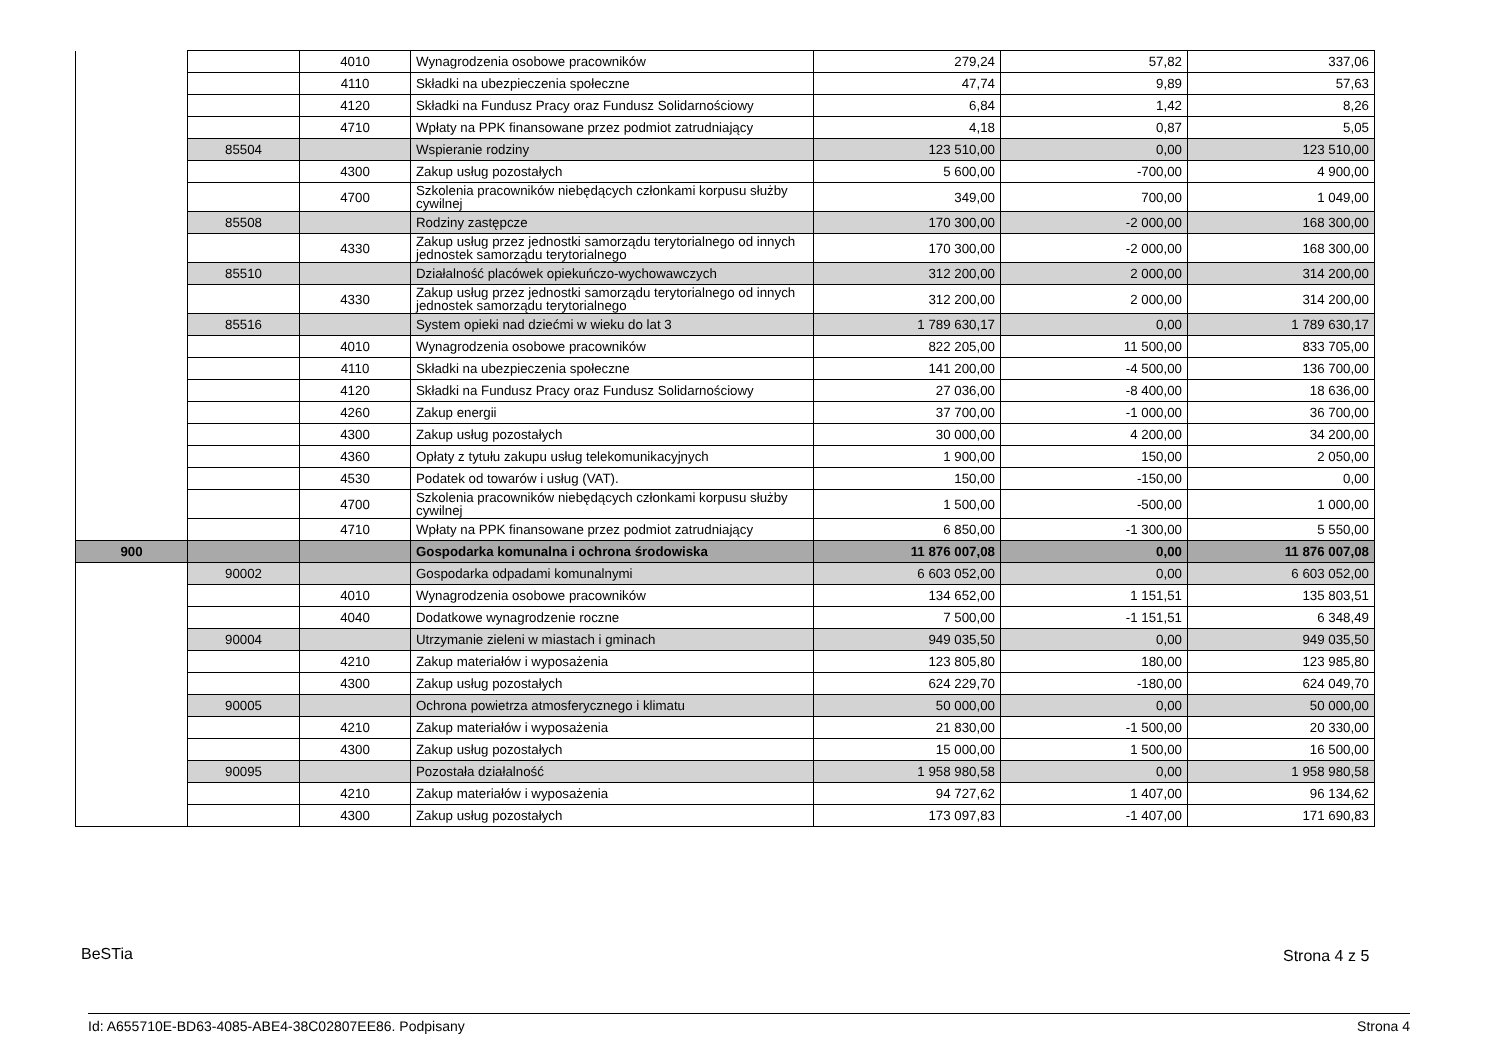| | | 4010 | Wynagrodzenia osobowe pracowników | 279,24 | 57,82 | 337,06 |
| | | 4110 | Składki na ubezpieczenia społeczne | 47,74 | 9,89 | 57,63 |
| | | 4120 | Składki na Fundusz Pracy oraz Fundusz Solidarnościowy | 6,84 | 1,42 | 8,26 |
| | | 4710 | Wpłaty na PPK finansowane przez podmiot zatrudniający | 4,18 | 0,87 | 5,05 |
| | 85504 | | Wspieranie rodziny | 123 510,00 | 0,00 | 123 510,00 |
| | | 4300 | Zakup usług pozostałych | 5 600,00 | -700,00 | 4 900,00 |
| | | 4700 | Szkolenia pracowników niebędących członkami korpusu służby cywilnej | 349,00 | 700,00 | 1 049,00 |
| | 85508 | | Rodziny zastępcze | 170 300,00 | -2 000,00 | 168 300,00 |
| | | 4330 | Zakup usług przez jednostki samorządu terytorialnego od innych jednostek samorządu terytorialnego | 170 300,00 | -2 000,00 | 168 300,00 |
| | 85510 | | Działalność placówek opiekuńczo-wychowawczych | 312 200,00 | 2 000,00 | 314 200,00 |
| | | 4330 | Zakup usług przez jednostki samorządu terytorialnego od innych jednostek samorządu terytorialnego | 312 200,00 | 2 000,00 | 314 200,00 |
| | 85516 | | System opieki nad dziećmi w wieku do lat 3 | 1 789 630,17 | 0,00 | 1 789 630,17 |
| | | 4010 | Wynagrodzenia osobowe pracowników | 822 205,00 | 11 500,00 | 833 705,00 |
| | | 4110 | Składki na ubezpieczenia społeczne | 141 200,00 | -4 500,00 | 136 700,00 |
| | | 4120 | Składki na Fundusz Pracy oraz Fundusz Solidarnościowy | 27 036,00 | -8 400,00 | 18 636,00 |
| | | 4260 | Zakup energii | 37 700,00 | -1 000,00 | 36 700,00 |
| | | 4300 | Zakup usług pozostałych | 30 000,00 | 4 200,00 | 34 200,00 |
| | | 4360 | Opłaty z tytułu zakupu usług telekomunikacyjnych | 1 900,00 | 150,00 | 2 050,00 |
| | | 4530 | Podatek od towarów i usług (VAT). | 150,00 | -150,00 | 0,00 |
| | | 4700 | Szkolenia pracowników niebędących członkami korpusu służby cywilnej | 1 500,00 | -500,00 | 1 000,00 |
| | | 4710 | Wpłaty na PPK finansowane przez podmiot zatrudniający | 6 850,00 | -1 300,00 | 5 550,00 |
| 900 | | | Gospodarka komunalna i ochrona środowiska | 11 876 007,08 | 0,00 | 11 876 007,08 |
| | 90002 | | Gospodarka odpadami komunalnymi | 6 603 052,00 | 0,00 | 6 603 052,00 |
| | | 4010 | Wynagrodzenia osobowe pracowników | 134 652,00 | 1 151,51 | 135 803,51 |
| | | 4040 | Dodatkowe wynagrodzenie roczne | 7 500,00 | -1 151,51 | 6 348,49 |
| | 90004 | | Utrzymanie zieleni w miastach i gminach | 949 035,50 | 0,00 | 949 035,50 |
| | | 4210 | Zakup materiałów i wyposażenia | 123 805,80 | 180,00 | 123 985,80 |
| | | 4300 | Zakup usług pozostałych | 624 229,70 | -180,00 | 624 049,70 |
| | 90005 | | Ochrona powietrza atmosferycznego i klimatu | 50 000,00 | 0,00 | 50 000,00 |
| | | 4210 | Zakup materiałów i wyposażenia | 21 830,00 | -1 500,00 | 20 330,00 |
| | | 4300 | Zakup usług pozostałych | 15 000,00 | 1 500,00 | 16 500,00 |
| | 90095 | | Pozostała działalność | 1 958 980,58 | 0,00 | 1 958 980,58 |
| | | 4210 | Zakup materiałów i wyposażenia | 94 727,62 | 1 407,00 | 96 134,62 |
| | | 4300 | Zakup usług pozostałych | 173 097,83 | -1 407,00 | 171 690,83 |
BeSTia Strona 4 z 5
Id: A655710E-BD63-4085-ABE4-38C02807EE86. Podpisany
Strona 4